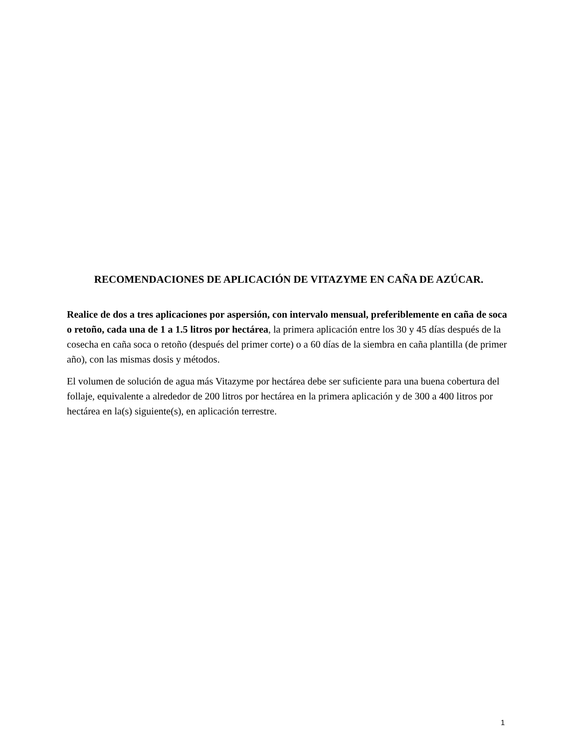RECOMENDACIONES DE APLICACIÓN DE VITAZYME EN CAÑA DE AZÚCAR.
Realice de dos a tres aplicaciones por aspersión, con intervalo mensual, preferiblemente en caña de soca o retoño, cada una de 1 a 1.5 litros por hectárea, la primera aplicación entre los 30 y 45 días después de la cosecha en caña soca o retoño (después del primer corte) o a 60 días de la siembra en caña plantilla (de primer año), con las mismas dosis y métodos.
El volumen de solución de agua más Vitazyme por hectárea debe ser suficiente para una buena cobertura del follaje, equivalente a alrededor de 200 litros por hectárea en la primera aplicación y de 300 a 400 litros por hectárea en la(s) siguiente(s), en aplicación terrestre.
1